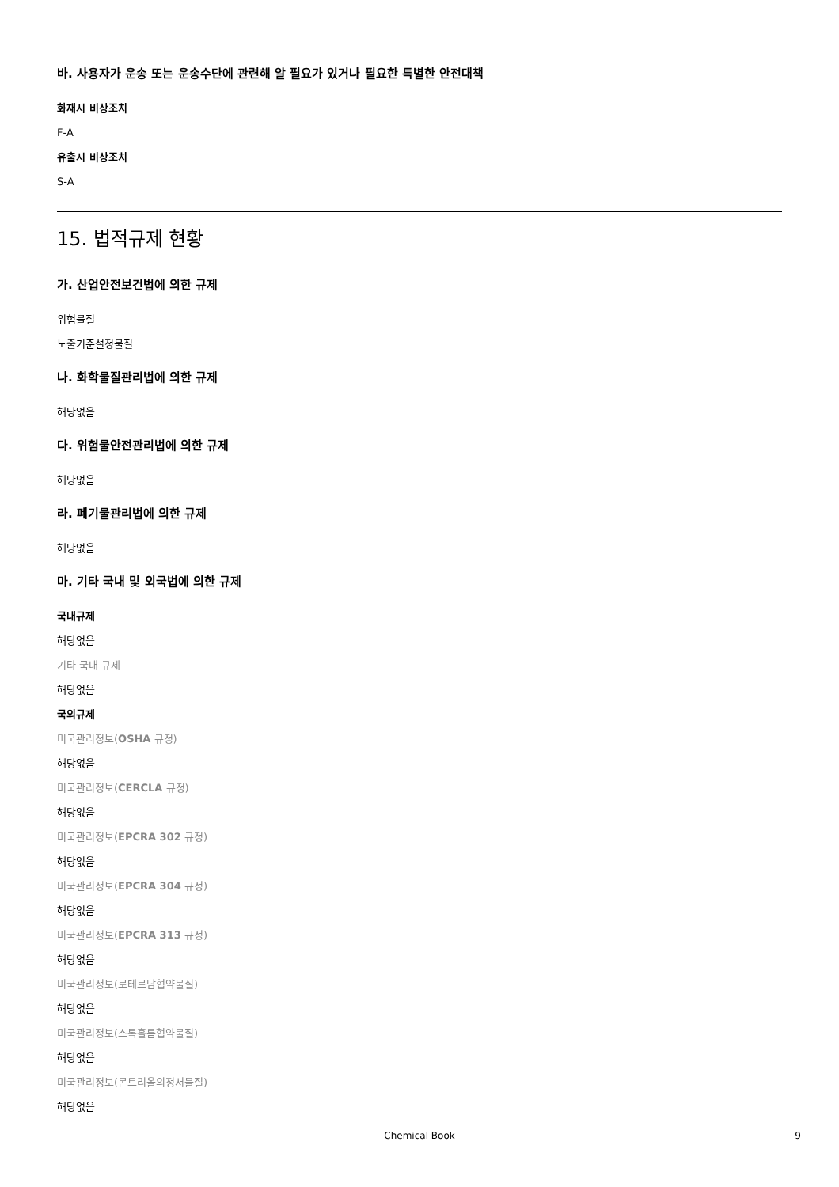바. 사용자가 운송 또는 운송수단에 관련해 알 필요가 있거나 필요한 특별한 안전대책
화재시 비상조치
F-A
유출시 비상조치
S-A
15. 법적규제 현황
가. 산업안전보건법에 의한 규제
위험물질
노출기준설정물질
나. 화학물질관리법에 의한 규제
해당없음
다. 위험물안전관리법에 의한 규제
해당없음
라. 폐기물관리법에 의한 규제
해당없음
마. 기타 국내 및 외국법에 의한 규제
국내규제
해당없음
기타 국내 규제
해당없음
국외규제
미국관리정보(OSHA 규정)
해당없음
미국관리정보(CERCLA 규정)
해당없음
미국관리정보(EPCRA 302 규정)
해당없음
미국관리정보(EPCRA 304 규정)
해당없음
미국관리정보(EPCRA 313 규정)
해당없음
미국관리정보(로테르담협약물질)
해당없음
미국관리정보(스톡홀름협약물질)
해당없음
미국관리정보(몬트리올의정서물질)
해당없음
Chemical Book 9